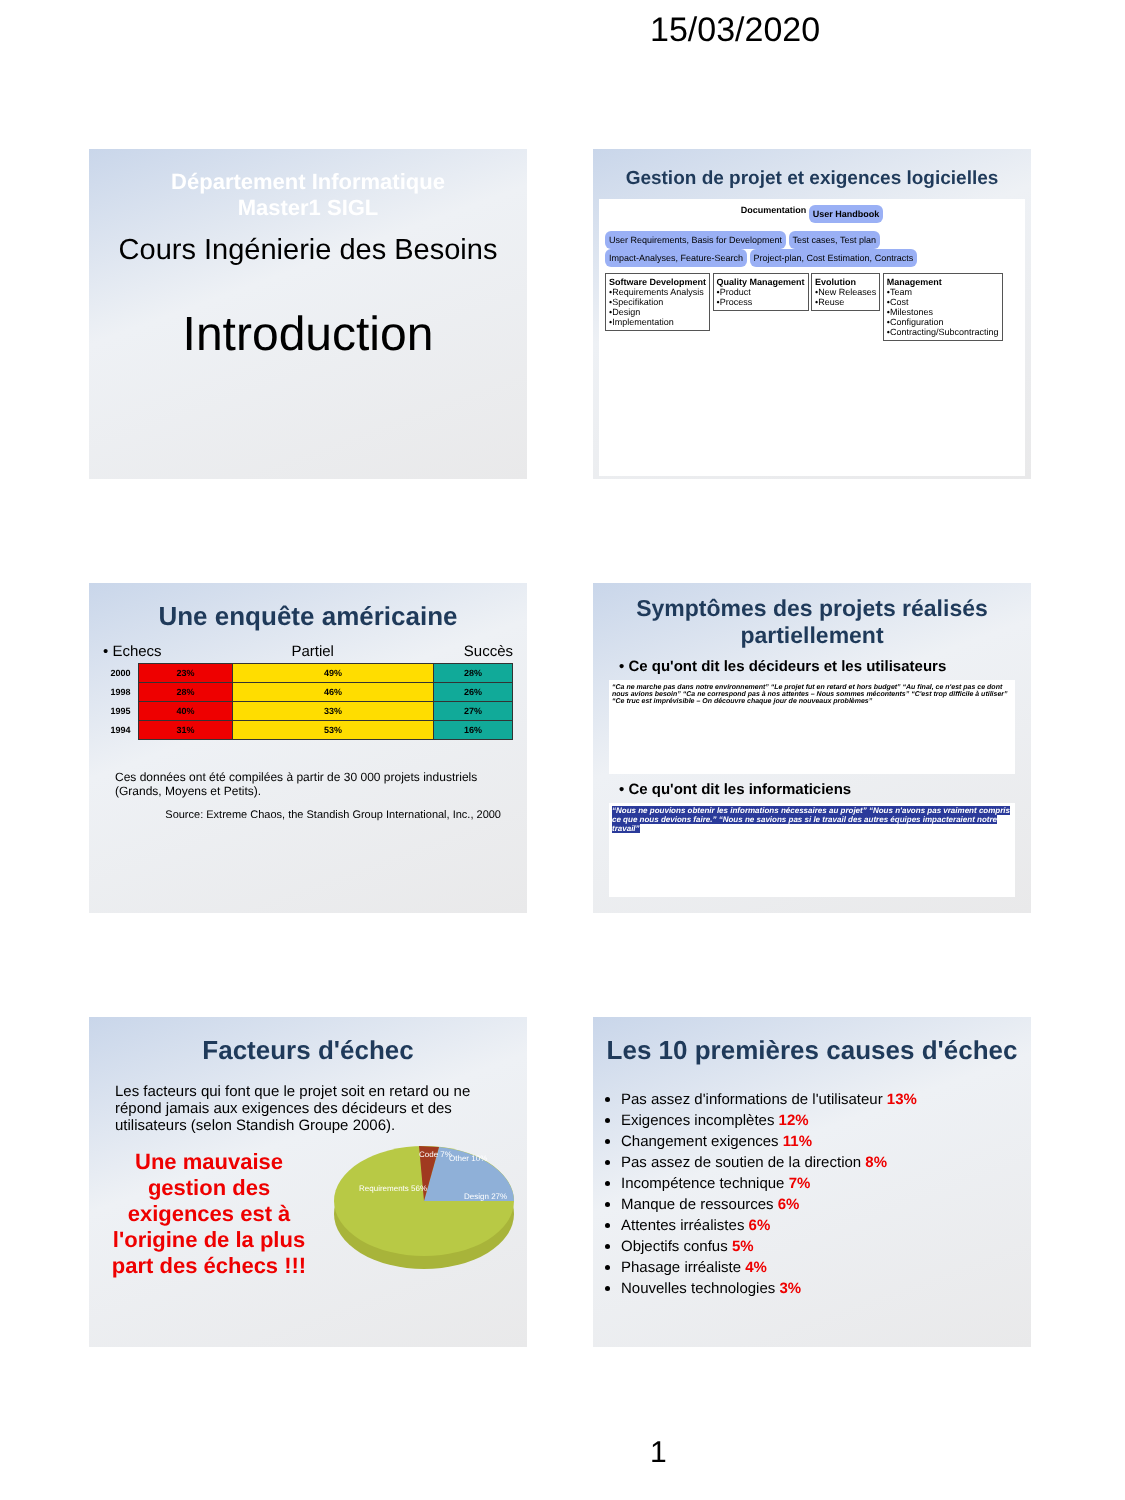15/03/2020
Département Informatique
Master1 SIGL
Cours Ingénierie des Besoins
Introduction
Gestion de projet et exigences logicielles
Documentation User Handbook
User Requirements, Basis for Development Test cases, Test plan Impact-Analyses, Feature-Search Project-plan, Cost Estimation, Contracts
Software Development
•Requirements Analysis
•Specifikation
•Design
•Implementation Quality Management
•Product
•Process Evolution
•New Releases
•Reuse Management
•Team
•Cost
•Milestones
•Configuration
•Contracting/Subcontracting
Une enquête américaine
• Echecs Partiel Succès
| 2000 | 23% | 49% | 28% |
| 1998 | 28% | 46% | 26% |
| 1995 | 40% | 33% | 27% |
| 1994 | 31% | 53% | 16% |
Ces données ont été compilées à partir de 30 000 projets industriels (Grands, Moyens et Petits).
Source: Extreme Chaos, the Standish Group International, Inc., 2000
Symptômes des projets réalisés partiellement
• Ce qu'ont dit les décideurs et les utilisateurs
“Ca ne marche pas dans notre environnement” “Le projet fut en retard et hors budget” “Au final, ce n'est pas ce dont nous avions besoin” “Ca ne correspond pas à nos attentes – Nous sommes mécontents” “C'est trop difficile à utiliser” “Ce truc est imprévisible – On découvre chaque jour de nouveaux problèmes”
• Ce qu'ont dit les informaticiens
“Nous ne pouvions obtenir les informations nécessaires au projet” “Nous n'avons pas vraiment compris ce que nous devions faire.” “Nous ne savions pas si le travail des autres équipes impacteraient notre travail”
Facteurs d'échec
Les facteurs qui font que le projet soit en retard ou ne répond jamais aux exigences des décideurs et des utilisateurs (selon Standish Groupe 2006).
Une mauvaise gestion des exigences est à l'origine de la plus part des échecs !!!
Requirements 56%
Code 7%
Other 10%
Design 27%
Les 10 premières causes d'échec
Pas assez d'informations de l'utilisateur 13%
Exigences incomplètes 12%
Changement exigences 11%
Pas assez de soutien de la direction 8%
Incompétence technique 7%
Manque de ressources 6%
Attentes irréalistes 6%
Objectifs confus 5%
Phasage irréaliste 4%
Nouvelles technologies 3%
1